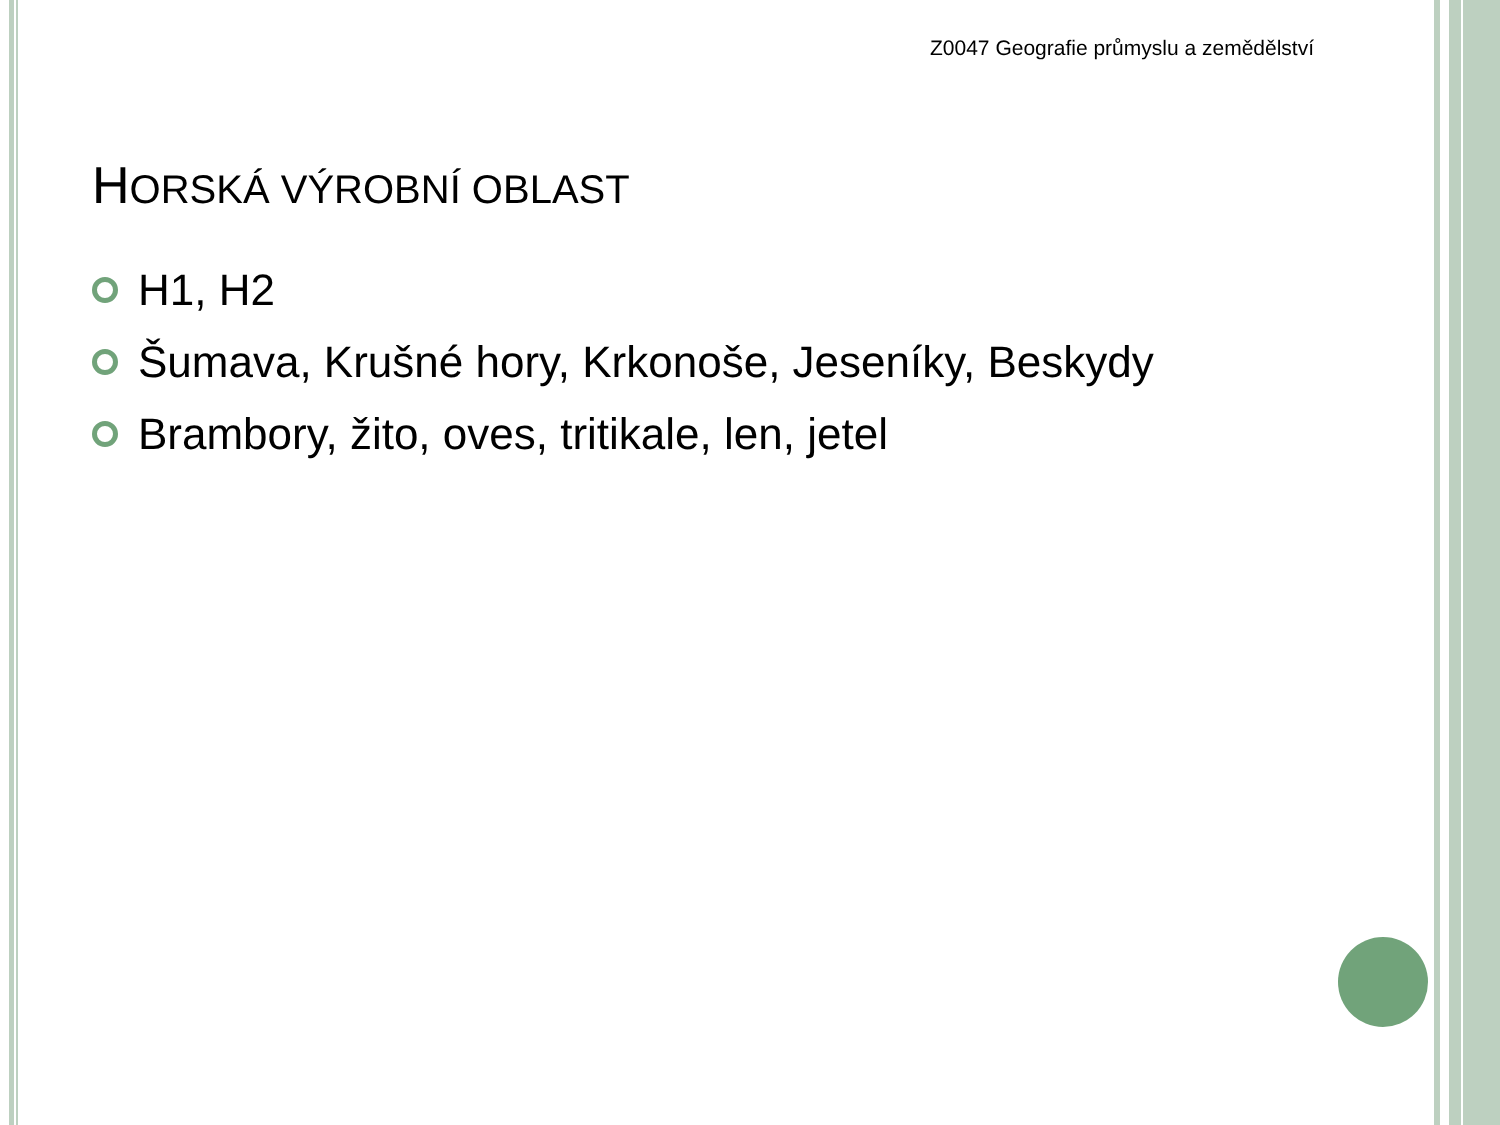Z0047 Geografie průmyslu a zemědělství
HORSKÁ VÝROBNÍ OBLAST
H1, H2
Šumava, Krušné hory, Krkonoše, Jeseníky, Beskydy
Brambory, žito, oves, tritikale, len, jetel